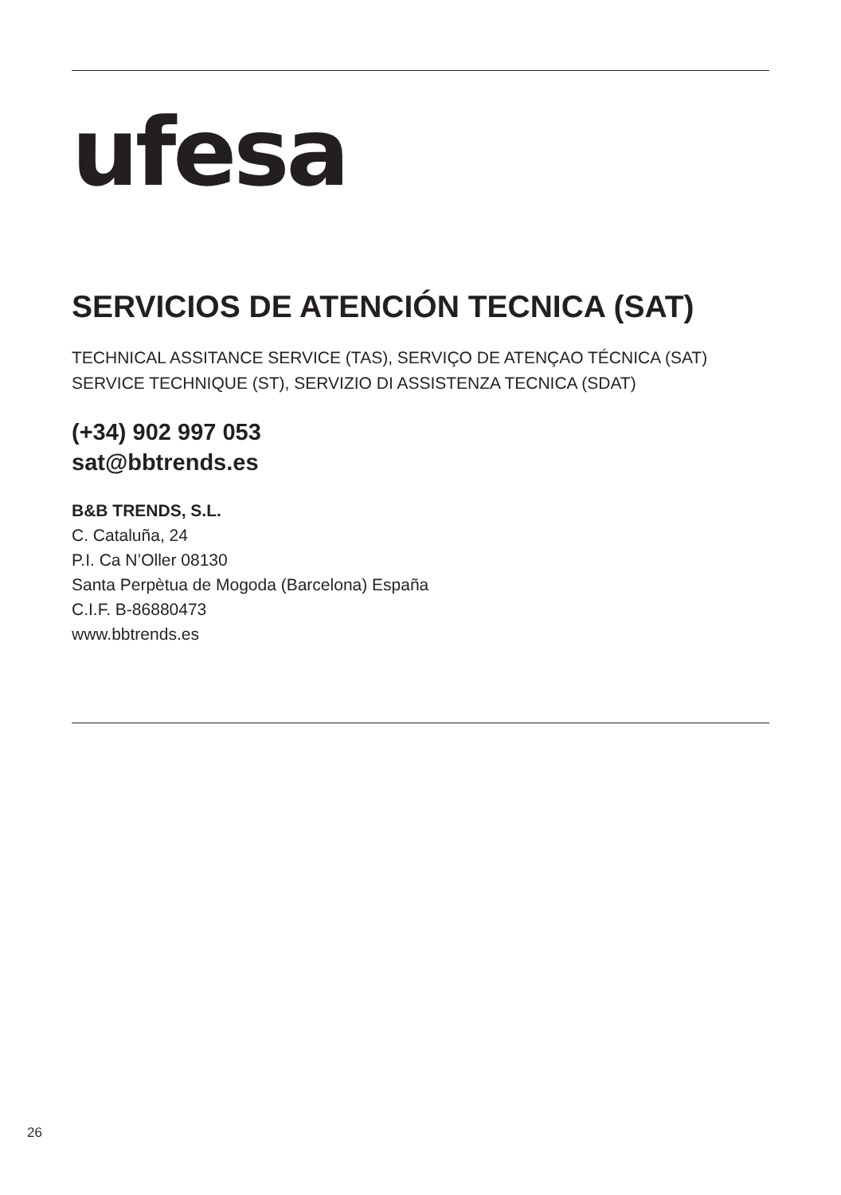ufesa
SERVICIOS DE ATENCIÓN TECNICA (SAT)
TECHNICAL ASSITANCE SERVICE (TAS), SERVIÇO DE ATENÇAO TÉCNICA (SAT)
SERVICE TECHNIQUE (ST), SERVIZIO DI ASSISTENZA TECNICA (SDAT)
(+34) 902 997 053
sat@bbtrends.es
B&B TRENDS, S.L.
C. Cataluña, 24
P.I. Ca N’Oller 08130
Santa Perpètua de Mogoda (Barcelona) España
C.I.F. B-86880473
www.bbtrends.es
26